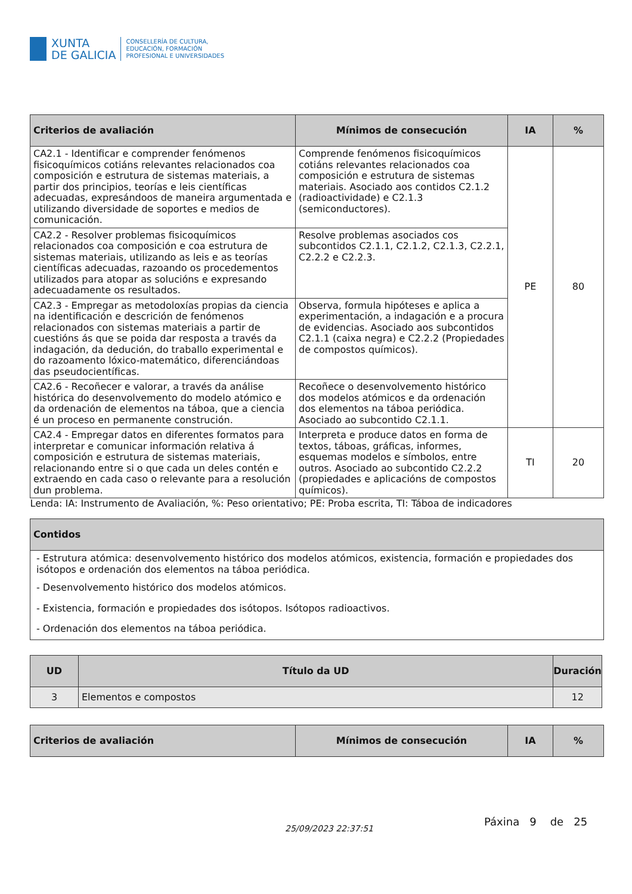XUNTA
DE GALICIA
CONSELLERÍA DE CULTURA,
EDUCACIÓN, FORMACIÓN
PROFESIONAL E UNIVERSIDADES
| Criterios de avaliación | Mínimos de consecución | IA | % |
| --- | --- | --- | --- |
| CA2.1 - Identificar e comprender fenómenos fisicoquímicos cotiáns relevantes relacionados coa composición e estrutura de sistemas materiais, a partir dos principios, teorías e leis científicas adecuadas, expresándoos de maneira argumentada e utilizando diversidade de soportes e medios de comunicación. | Comprende fenómenos fisicoquímicos cotiáns relevantes relacionados coa composición e estrutura de sistemas materiais. Asociado aos contidos C2.1.2 (radioactividade) e C2.1.3 (semiconductores). | PE | 80 |
| CA2.2 - Resolver problemas fisicoquímicos relacionados coa composición e coa estrutura de sistemas materiais, utilizando as leis e as teorías científicas adecuadas, razoando os procedementos utilizados para atopar as solucións e expresando adecuadamente os resultados. | Resolve problemas asociados cos subcontidos C2.1.1, C2.1.2, C2.1.3, C2.2.1, C2.2.2 e C2.2.3. | | |
| CA2.3 - Empregar as metodoloxías propias da ciencia na identificación e descrición de fenómenos relacionados con sistemas materiais a partir de cuestións ás que se poida dar resposta a través da indagación, da dedución, do traballo experimental e do razoamento lóxico-matemático, diferenciándoas das pseudocientíficas. | Observa, formula hipóteses e aplica a experimentación, a indagación e a procura de evidencias. Asociado aos subcontidos C2.1.1 (caixa negra) e C2.2.2 (Propiedades de compostos químicos). | | |
| CA2.6 - Recoñecer e valorar, a través da análise histórica do desenvolvemento do modelo atómico e da ordenación de elementos na táboa, que a ciencia é un proceso en permanente construción. | Recoñece o desenvolvemento histórico dos modelos atómicos e da ordenación dos elementos na táboa periódica. Asociado ao subcontido C2.1.1. | | |
| CA2.4 - Empregar datos en diferentes formatos para interpretar e comunicar información relativa á composición e estrutura de sistemas materiais, relacionando entre si o que cada un deles contén e extraendo en cada caso o relevante para a resolución dun problema. | Interpreta e produce datos en forma de textos, táboas, gráficas, informes, esquemas modelos e símbolos, entre outros. Asociado ao subcontido C2.2.2 (propiedades e aplicacións de compostos químicos). | TI | 20 |
| Lenda: IA: Instrumento de Avaliación, %: Peso orientativo; PE: Proba escrita, TI: Táboa de indicadores | | | |
| Contidos |
| --- |
| - Estrutura atómica: desenvolvemento histórico dos modelos atómicos, existencia, formación e propiedades dos isótopos e ordenación dos elementos na táboa periódica. - Desenvolvemento histórico dos modelos atómicos. - Existencia, formación e propiedades dos isótopos. Isótopos radioactivos. - Ordenación dos elementos na táboa periódica. |
| UD | Título da UD | Duración |
| --- | --- | --- |
| 3 | Elementos e compostos | 12 |
| Criterios de avaliación | Mínimos de consecución | IA | % |
| --- | --- | --- | --- |
Páxina 9 de 25
25/09/2023 22:37:51